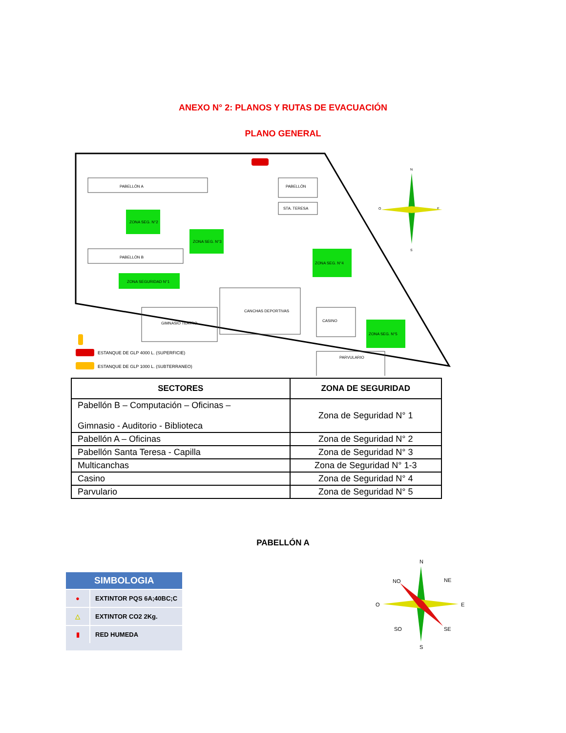ANEXO N° 2: PLANOS Y RUTAS DE EVACUACIÓN
PLANO GENERAL
PABELLÓN A
PABELLÓN B
ZONA SEG. N°2
ZONA SEG. N°3
ZONA SEGURIDAD N°1
ZONA SEG. N°4
ZONA SEG. N°5
GIMNASIO TEATRO
CANCHAS DEPORTIVAS
PABELLÓN
STA. TERESA
CASINO
PARVULARIO
ESTANQUE DE GLP 4000 L. (SUPERFICIE)
ESTANQUE DE GLP 1000 L. (SUBTERRANEO)
N
E
O
S
| SECTORES | ZONA DE SEGURIDAD |
| --- | --- |
| Pabellón B – Computación – Oficinas – Gimnasio - Auditorio - Biblioteca | Zona de Seguridad N° 1 |
| Pabellón A – Oficinas | Zona de Seguridad N° 2 |
| Pabellón Santa Teresa - Capilla | Zona de Seguridad N° 3 |
| Multicanchas | Zona de Seguridad N° 1-3 |
| Casino | Zona de Seguridad N° 4 |
| Parvulario | Zona de Seguridad N° 5 |
PABELLÓN A
SIMBOLOGIA
●
EXTINTOR PQS 6A;40BC;C
△
EXTINTOR CO2 2Kg.
▮
RED HUMEDA
N
NO
NE
O
E
SO
SE
S